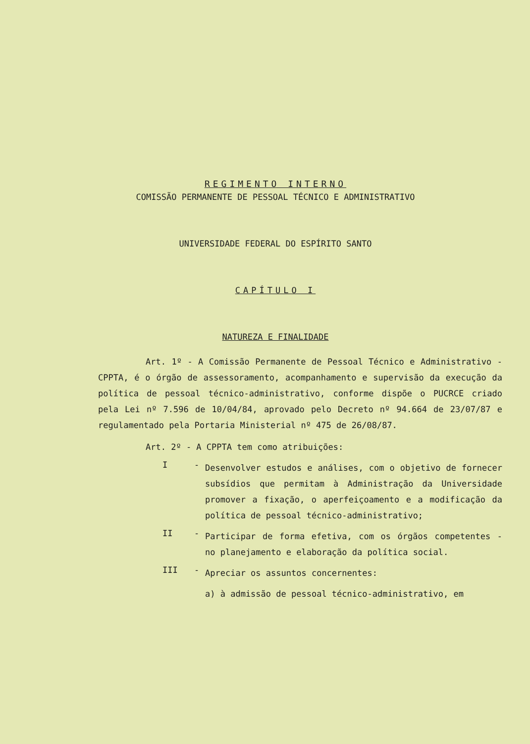REGIMENTO INTERNO
COMISSÃO PERMANENTE DE PESSOAL TÉCNICO E ADMINISTRATIVO
UNIVERSIDADE FEDERAL DO ESPÍRITO SANTO
CAPÍTULO I
NATUREZA E FINALIDADE
Art. 1º - A Comissão Permanente de Pessoal Técnico e Administrativo - CPPTA, é o órgão de assessoramento, acompanhamento e supervisão da execução da política de pessoal técnico-administrativo, conforme dispõe o PUCRCE criado pela Lei nº 7.596 de 10/04/84, aprovado pelo Decreto nº 94.664 de 23/07/87 e regulamentado pela Portaria Ministerial nº 475 de 26/08/87.
Art. 2º - A CPPTA tem como atribuições:
I -
Desenvolver estudos e análises, com o objetivo de fornecer subsídios que permitam à Administração da Universidade promover a fixação, o aperfeiçoamento e a modificação da política de pessoal técnico-administrativo;
II -
Participar de forma efetiva, com os órgãos competentes - no planejamento e elaboração da política social.
III -
Apreciar os assuntos concernentes:
a) à admissão de pessoal técnico-administrativo, em